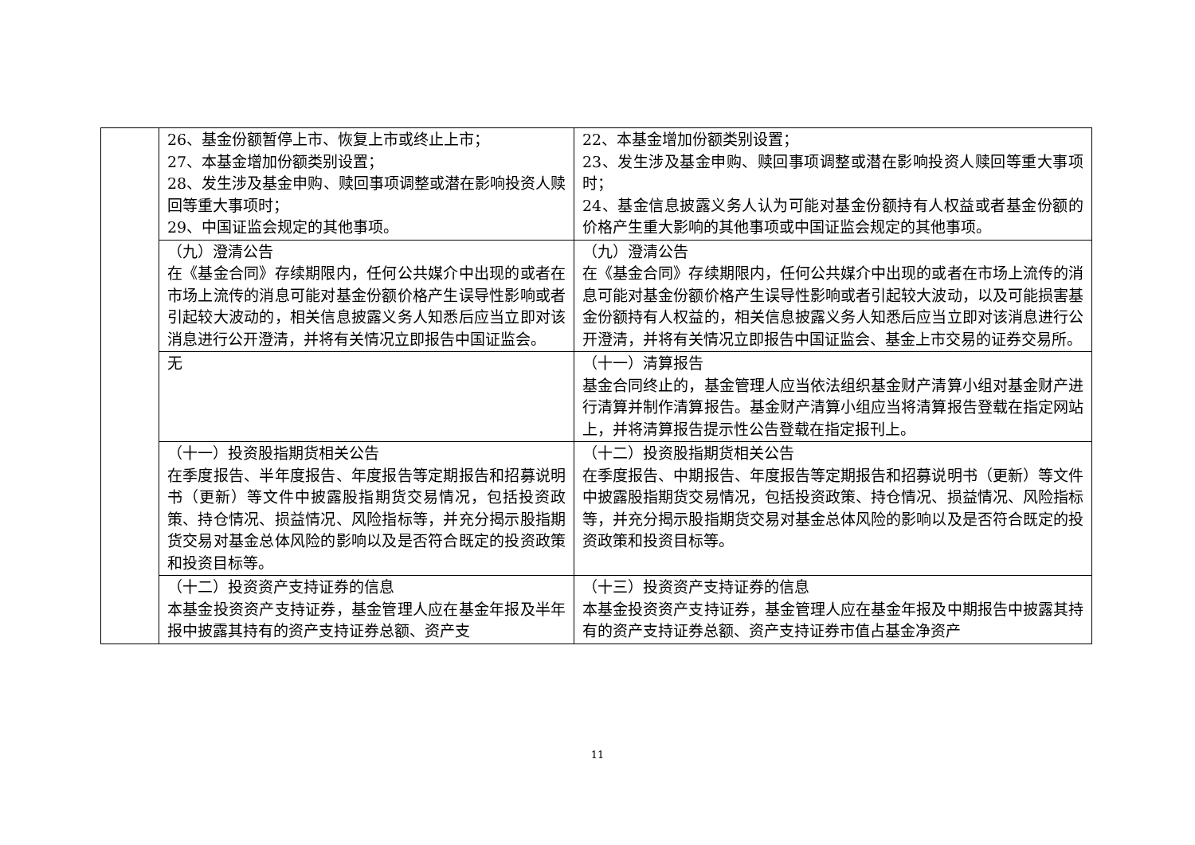| | 26、基金份额暂停上市、恢复上市或终止上市； 27、本基金增加份额类别设置； 28、发生涉及基金申购、赎回事项调整或潜在影响投资人赎回等重大事项时； 29、中国证监会规定的其他事项。 | 22、本基金增加份额类别设置； 23、发生涉及基金申购、赎回事项调整或潜在影响投资人赎回等重大事项时； 24、基金信息披露义务人认为可能对基金份额持有人权益或者基金份额的价格产生重大影响的其他事项或中国证监会规定的其他事项。 |
| | （九）澄清公告 在《基金合同》存续期限内，任何公共媒介中出现的或者在市场上流传的消息可能对基金份额价格产生误导性影响或者引起较大波动的，相关信息披露义务人知悉后应当立即对该消息进行公开澄清，并将有关情况立即报告中国证监会。 | （九）澄清公告 在《基金合同》存续期限内，任何公共媒介中出现的或者在市场上流传的消息可能对基金份额价格产生误导性影响或者引起较大波动，以及可能损害基金份额持有人权益的，相关信息披露义务人知悉后应当立即对该消息进行公开澄清，并将有关情况立即报告中国证监会、基金上市交易的证券交易所。 |
| | 无 | （十一）清算报告 基金合同终止的，基金管理人应当依法组织基金财产清算小组对基金财产进行清算并制作清算报告。基金财产清算小组应当将清算报告登载在指定网站上，并将清算报告提示性公告登载在指定报刊上。 |
| | （十一）投资股指期货相关公告 在季度报告、半年度报告、年度报告等定期报告和招募说明书（更新）等文件中披露股指期货交易情况，包括投资政策、持仓情况、损益情况、风险指标等，并充分揭示股指期货交易对基金总体风险的影响以及是否符合既定的投资政策和投资目标等。 | （十二）投资股指期货相关公告 在季度报告、中期报告、年度报告等定期报告和招募说明书（更新）等文件中披露股指期货交易情况，包括投资政策、持仓情况、损益情况、风险指标等，并充分揭示股指期货交易对基金总体风险的影响以及是否符合既定的投资政策和投资目标等。 |
| | （十二）投资资产支持证券的信息 本基金投资资产支持证券，基金管理人应在基金年报及半年报中披露其持有的资产支持证券总额、资产支 | （十三）投资资产支持证券的信息 本基金投资资产支持证券，基金管理人应在基金年报及中期报告中披露其持有的资产支持证券总额、资产支持证券市值占基金净资产 |
11